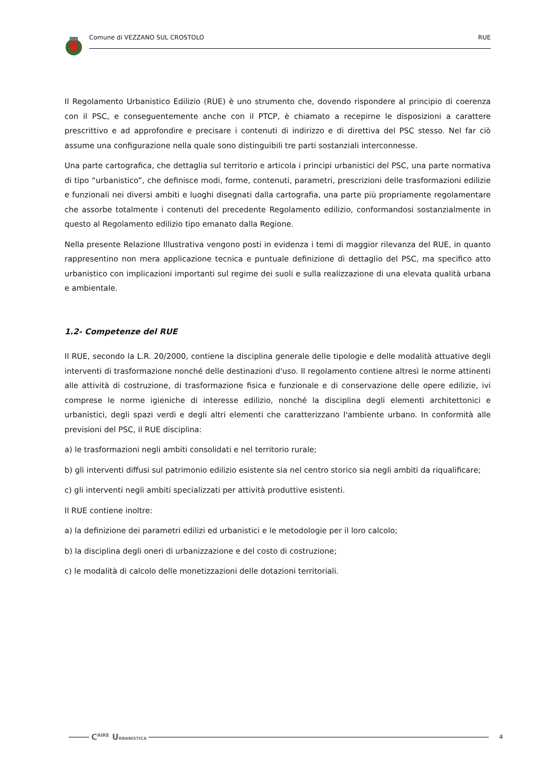Comune di VEZZANO SUL CROSTOLO RUE
Il Regolamento Urbanistico Edilizio (RUE) è uno strumento che, dovendo rispondere al principio di coerenza con il PSC, e conseguentemente anche con il PTCP, è chiamato a recepirne le disposizioni a carattere prescrittivo e ad approfondire e precisare i contenuti di indirizzo e di direttiva del PSC stesso. Nel far ciò assume una configurazione nella quale sono distinguibili tre parti sostanziali interconnesse.
Una parte cartografica, che dettaglia sul territorio e articola i principi urbanistici del PSC, una parte normativa di tipo “urbanistico”, che definisce modi, forme, contenuti, parametri, prescrizioni delle trasformazioni edilizie e funzionali nei diversi ambiti e luoghi disegnati dalla cartografia, una parte più propriamente regolamentare che assorbe totalmente i contenuti del precedente Regolamento edilizio, conformandosi sostanzialmente in questo al Regolamento edilizio tipo emanato dalla Regione.
Nella presente Relazione Illustrativa vengono posti in evidenza i temi di maggior rilevanza del RUE, in quanto rappresentino non mera applicazione tecnica e puntuale definizione di dettaglio del PSC, ma specifico atto urbanistico con implicazioni importanti sul regime dei suoli e sulla realizzazione di una elevata qualità urbana e ambientale.
1.2- Competenze del RUE
Il RUE, secondo la L.R. 20/2000, contiene la disciplina generale delle tipologie e delle modalità attuative degli interventi di trasformazione nonché delle destinazioni d'uso. Il regolamento contiene altresì le norme attinenti alle attività di costruzione, di trasformazione fisica e funzionale e di conservazione delle opere edilizie, ivi comprese le norme igieniche di interesse edilizio, nonché la disciplina degli elementi architettonici e urbanistici, degli spazi verdi e degli altri elementi che caratterizzano l'ambiente urbano. In conformità alle previsioni del PSC, il RUE disciplina:
a) le trasformazioni negli ambiti consolidati e nel territorio rurale;
b) gli interventi diffusi sul patrimonio edilizio esistente sia nel centro storico sia negli ambiti da riqualificare;
c) gli interventi negli ambiti specializzati per attività produttive esistenti.
Il RUE contiene inoltre:
a) la definizione dei parametri edilizi ed urbanistici e le metodologie per il loro calcolo;
b) la disciplina degli oneri di urbanizzazione e del costo di costruzione;
c) le modalità di calcolo delle monetizzazioni delle dotazioni territoriali.
C<sup>AIRE</sup> URBANISTICA
4